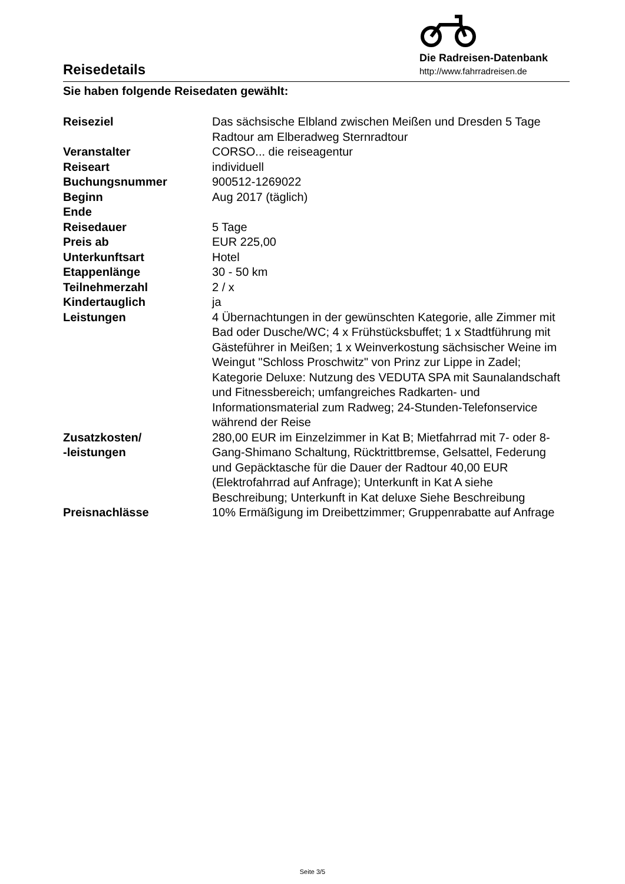Reisedetails
Die Radreisen-Datenbank
http://www.fahrradreisen.de
Sie haben folgende Reisedaten gewählt:
| Reiseziel | Das sächsische Elbland zwischen Meißen und Dresden 5 Tage Radtour am Elberadweg Sternradtour |
| Veranstalter | CORSO... die reiseagentur |
| Reiseart | individuell |
| Buchungsnummer | 900512-1269022 |
| Beginn | Aug 2017 (täglich) |
| Ende | |
| Reisedauer | 5 Tage |
| Preis ab | EUR 225,00 |
| Unterkunftsart | Hotel |
| Etappenlänge | 30 - 50 km |
| Teilnehmerzahl | 2 / x |
| Kindertauglich | ja |
| Leistungen | 4 Übernachtungen in der gewünschten Kategorie, alle Zimmer mit Bad oder Dusche/WC; 4 x Frühstücksbuffet; 1 x Stadtführung mit Gästeführer in Meißen; 1 x Weinverkostung sächsischer Weine im Weingut "Schloss Proschwitz" von Prinz zur Lippe in Zadel; Kategorie Deluxe: Nutzung des VEDUTA SPA mit Saunalandschaft und Fitnessbereich; umfangreiches Radkarten- und Informationsmaterial zum Radweg; 24-Stunden-Telefonservice während der Reise |
| Zusatzkosten/ -leistungen | 280,00 EUR im Einzelzimmer in Kat B; Mietfahrrad mit 7- oder 8- Gang-Shimano Schaltung, Rücktrittbremse, Gelsattel, Federung und Gepäcktasche für die Dauer der Radtour 40,00 EUR (Elektrofahrrad auf Anfrage); Unterkunft in Kat A siehe Beschreibung; Unterkunft in Kat deluxe Siehe Beschreibung |
| Preisnachlässe | 10% Ermäßigung im Dreibettzimmer; Gruppenrabatte auf Anfrage |
Seite 3/5